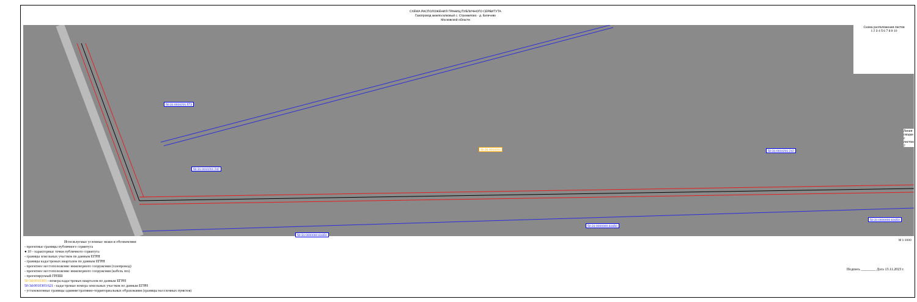СХЕМА РАСПОЛОЖЕНИЯ ГРАНИЦ ПУБЛИЧНОГО СЕРВИТУТА
Газопровод межпоселковый с. Стремилово - д. Бегичево
Московской области
50:31:0010201:573
50:31:0010201:242
50:31:0010201:242 50:31:0010201
50:31:0000000:61650
50:31:0000000:61650
50:31:0000000:61650
Линия сводки с листом 2
Схема расположения листов
1 2 3 4 5 6 7 8 9 10
М 1:1000
Используемые условные знаки и обозначения:
- проектные границы публичного сервитута
● 10 - характерные точки публичного сервитута
- границы земельных участков по данным ЕГРН
- границы кадастровых кварталов по данным ЕГРН
- проектное местоположение инженерного сооружения (газопровод)
- проектное местоположение инженерного сооружения (кабель эхз)
- проектируемый ГРПШ
50:34:0010303 - номера кадастровых кварталов по данным ЕГРН
50:34:0010303:621 - кадастровые номера земельных участков по данным ЕГРН
- установленные границы административно-территориальных образования (границы населенных пунктов)
Подпись ________ Дата 13.11.2023 г.